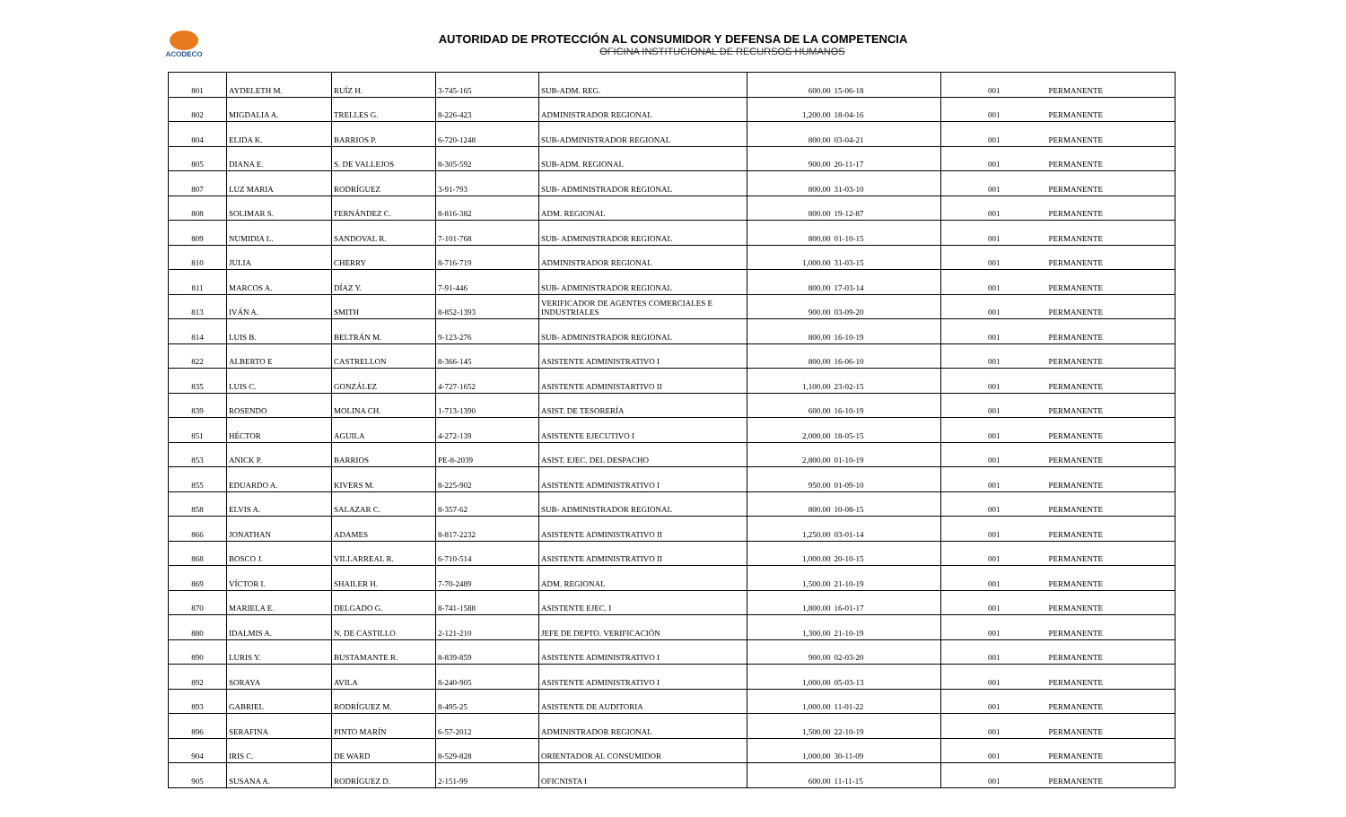ACODECO
AUTORIDAD DE PROTECCIÓN AL CONSUMIDOR Y DEFENSA DE LA COMPETENCIA
OFICINA INSTITUCIONAL DE RECURSOS HUMANOS
| 801 | AYDELETH M. | RUÍZ H. | 3-745-165 | SUB-ADM. REG. | 600.00 | 15-06-18 | 001 | PERMANENTE |
| 802 | MIGDALIA A. | TRELLES G. | 8-226-423 | ADMINISTRADOR REGIONAL | 1,200.00 | 18-04-16 | 001 | PERMANENTE |
| 804 | ELIDA K. | BARRIOS P. | 6-720-1248 | SUB-ADMINISTRADOR REGIONAL | 800.00 | 03-04-21 | 001 | PERMANENTE |
| 805 | DIANA E. | S. DE VALLEJOS | 8-305-592 | SUB-ADM. REGIONAL | 900.00 | 20-11-17 | 001 | PERMANENTE |
| 807 | LUZ MARIA | RODRÍGUEZ | 3-91-793 | SUB- ADMINISTRADOR REGIONAL | 800.00 | 31-03-10 | 001 | PERMANENTE |
| 808 | SOLIMAR S. | FERNÁNDEZ C. | 8-816-382 | ADM. REGIONAL | 800.00 | 19-12-87 | 001 | PERMANENTE |
| 809 | NUMIDIA L. | SANDOVAL R. | 7-101-768 | SUB- ADMINISTRADOR REGIONAL | 800.00 | 01-10-15 | 001 | PERMANENTE |
| 810 | JULIA | CHERRY | 8-716-719 | ADMINISTRADOR REGIONAL | 1,000.00 | 31-03-15 | 001 | PERMANENTE |
| 811 | MARCOS A. | DÍAZ Y. | 7-91-446 | SUB- ADMINISTRADOR REGIONAL | 800.00 | 17-03-14 | 001 | PERMANENTE |
| 813 | IVÁN A. | SMITH | 8-852-1393 | VERIFICADOR DE AGENTES COMERCIALES E INDUSTRIALES | 900.00 | 03-09-20 | 001 | PERMANENTE |
| 814 | LUIS B. | BELTRÁN M. | 9-123-276 | SUB- ADMINISTRADOR REGIONAL | 800.00 | 16-10-19 | 001 | PERMANENTE |
| 822 | ALBERTO E | CASTRELLON | 8-366-145 | ASISTENTE ADMINISTRATIVO I | 800.00 | 16-06-10 | 001 | PERMANENTE |
| 835 | LUIS C. | GONZÁLEZ | 4-727-1652 | ASISTENTE ADMINISTARTIVO II | 1,100.00 | 23-02-15 | 001 | PERMANENTE |
| 839 | ROSENDO | MOLINA CH. | 1-713-1390 | ASIST. DE TESORERÍA | 600.00 | 16-10-19 | 001 | PERMANENTE |
| 851 | HÉCTOR | AGUILA | 4-272-139 | ASISTENTE EJECUTIVO I | 2,000.00 | 18-05-15 | 001 | PERMANENTE |
| 853 | ANICK P. | BARRIOS | PE-8-2039 | ASIST. EJEC. DEL DESPACHO | 2,800.00 | 01-10-19 | 001 | PERMANENTE |
| 855 | EDUARDO A. | KIVERS M. | 8-225-902 | ASISTENTE ADMINISTRATIVO I | 950.00 | 01-09-10 | 001 | PERMANENTE |
| 858 | ELVIS A. | SALAZAR C. | 8-357-62 | SUB- ADMINISTRADOR REGIONAL | 800.00 | 10-08-15 | 001 | PERMANENTE |
| 866 | JONATHAN | ADAMES | 8-817-2232 | ASISTENTE ADMINISTRATIVO II | 1,250.00 | 03-01-14 | 001 | PERMANENTE |
| 868 | BOSCO J. | VILLARREAL R. | 6-710-514 | ASISTENTE ADMINISTRATIVO II | 1,000.00 | 20-10-15 | 001 | PERMANENTE |
| 869 | VÍCTOR I. | SHAILER H. | 7-70-2489 | ADM. REGIONAL | 1,500.00 | 21-10-19 | 001 | PERMANENTE |
| 870 | MARIELA E. | DELGADO G. | 8-741-1588 | ASISTENTE EJEC. I | 1,800.00 | 16-01-17 | 001 | PERMANENTE |
| 880 | IDALMIS A. | N. DE CASTILLO | 2-121-210 | JEFE DE DEPTO. VERIFICACIÓN | 1,300.00 | 21-10-19 | 001 | PERMANENTE |
| 890 | LURIS Y. | BUSTAMANTE R. | 8-839-859 | ASISTENTE ADMINISTRATIVO I | 900.00 | 02-03-20 | 001 | PERMANENTE |
| 892 | SORAYA | AVILA | 8-240-905 | ASISTENTE ADMINISTRATIVO I | 1,000.00 | 05-03-13 | 001 | PERMANENTE |
| 893 | GABRIEL | RODRÍGUEZ M. | 8-495-25 | ASISTENTE DE AUDITORIA | 1,000.00 | 11-01-22 | 001 | PERMANENTE |
| 896 | SERAFINA | PINTO MARÍN | 6-57-2012 | ADMINISTRADOR REGIONAL | 1,500.00 | 22-10-19 | 001 | PERMANENTE |
| 904 | IRIS C. | DE WARD | 8-529-828 | ORIENTADOR AL CONSUMIDOR | 1,000.00 | 30-11-09 | 001 | PERMANENTE |
| 905 | SUSANA A. | RODRÍGUEZ D. | 2-151-99 | OFICNISTA I | 600.00 | 11-11-15 | 001 | PERMANENTE |